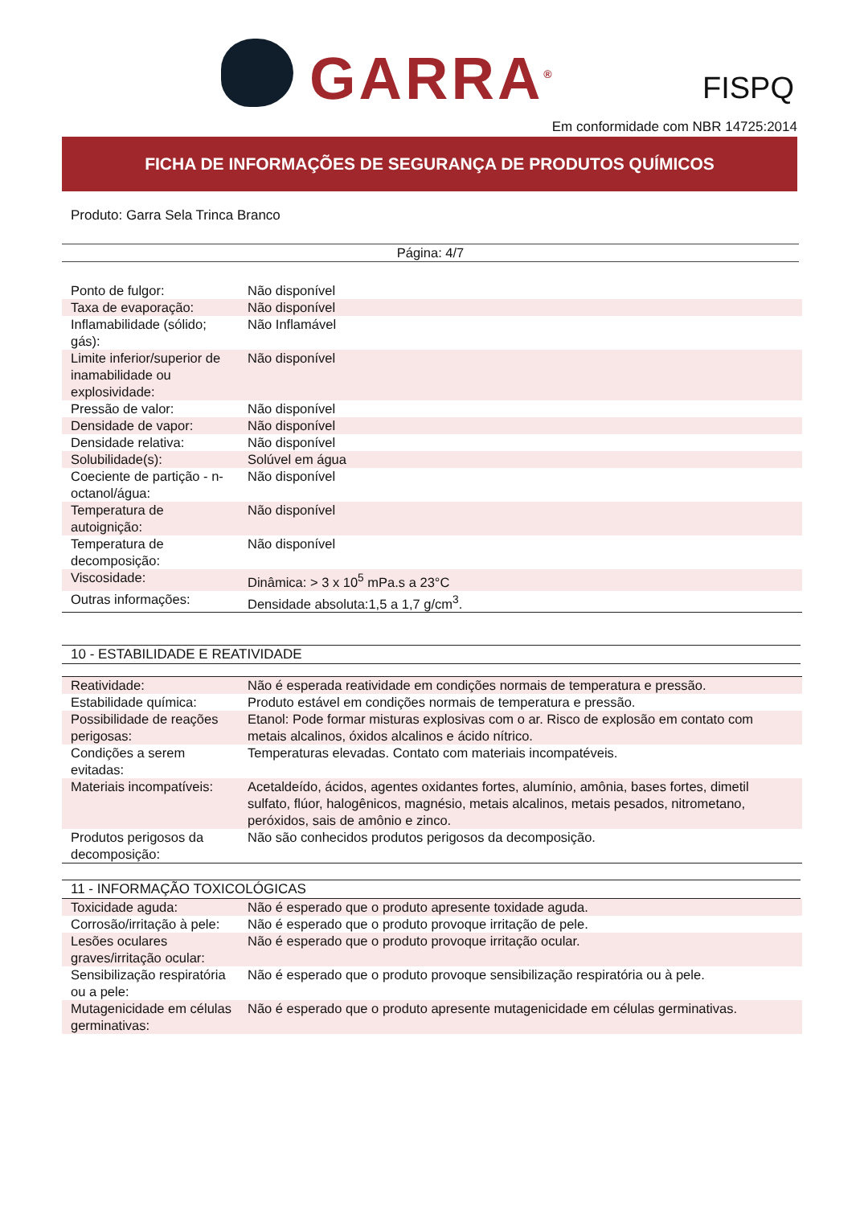GARRA<sup>®</sup> FISPQ
Em conformidade com NBR 14725:2014
FICHA DE INFORMAÇÕES DE SEGURANÇA DE PRODUTOS QUÍMICOS
Produto: Garra Sela Trinca Branco
Página: 4/7
| Ponto de fulgor: | Não disponível |
| Taxa de evaporação: | Não disponível |
| Inflamabilidade (sólido; gás): | Não Inflamável |
| Limite inferior/superior de inamabilidade ou explosividade: | Não disponível |
| Pressão de valor: | Não disponível |
| Densidade de vapor: | Não disponível |
| Densidade relativa: | Não disponível |
| Solubilidade(s): | Solúvel em água |
| Coeciente de partição - n-octanol/água: | Não disponível |
| Temperatura de autoignição: | Não disponível |
| Temperatura de decomposição: | Não disponível |
| Viscosidade: | Dinâmica: > 3 x 10<sup>5</sup> mPa.s a 23°C |
| Outras informações: | Densidade absoluta:1,5 a 1,7 g/cm<sup>3</sup>. |
10 - ESTABILIDADE E REATIVIDADE
| Reatividade: | Não é esperada reatividade em condições normais de temperatura e pressão. |
| Estabilidade química: | Produto estável em condições normais de temperatura e pressão. |
| Possibilidade de reações perigosas: | Etanol: Pode formar misturas explosivas com o ar. Risco de explosão em contato com metais alcalinos, óxidos alcalinos e ácido nítrico. |
| Condições a serem evitadas: | Temperaturas elevadas. Contato com materiais incompatéveis. |
| Materiais incompatíveis: | Acetaldeído, ácidos, agentes oxidantes fortes, alumínio, amônia, bases fortes, dimetil sulfato, flúor, halogênicos, magnésio, metais alcalinos, metais pesados, nitrometano, peróxidos, sais de amônio e zinco. |
| Produtos perigosos da decomposição: | Não são conhecidos produtos perigosos da decomposição. |
11 - INFORMAÇÃO TOXICOLÓGICAS
| Toxicidade aguda: | Não é esperado que o produto apresente toxidade aguda. |
| Corrosão/irritação à pele: | Não é esperado que o produto provoque irritação de pele. |
| Lesões oculares graves/irritação ocular: | Não é esperado que o produto provoque irritação ocular. |
| Sensibilização respiratória ou a pele: | Não é esperado que o produto provoque sensibilização respiratória ou à pele. |
| Mutagenicidade em células germinativas: | Não é esperado que o produto apresente mutagenicidade em células germinativas. |